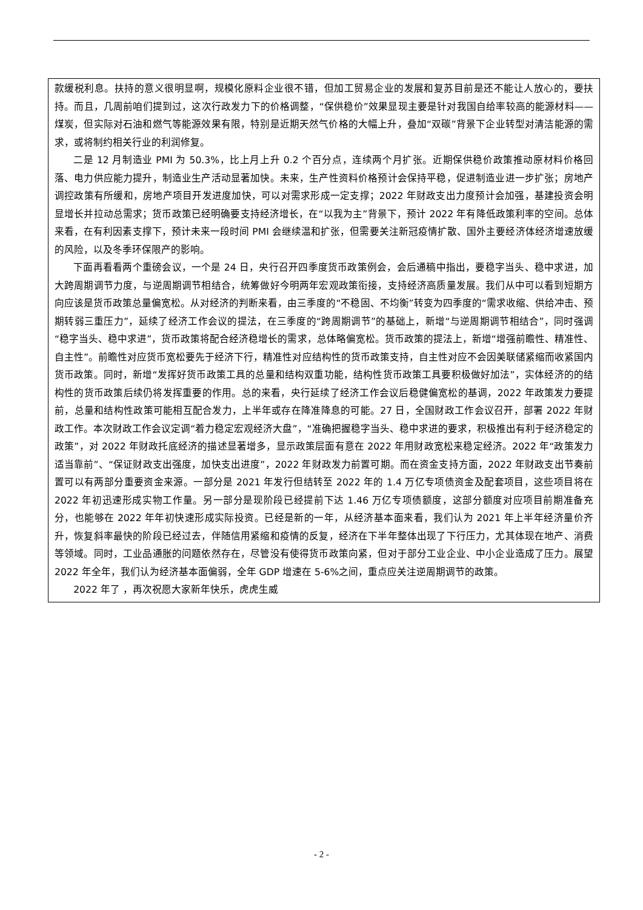款缓税利息。扶持的意义很明显啊，规模化原料企业很不错，但加工贸易企业的发展和复苏目前是还不能让人放心的，要扶持。而且，几周前咱们提到过，这次行政发力下的价格调整，“保供稳价”效果显现主要是针对我国自给率较高的能源材料——煤炭，但实际对石油和燃气等能源效果有限，特别是近期天然气价格的大幅上升，叠加“双碳”背景下企业转型对清洁能源的需求，或将制约相关行业的利润修复。
二是 12 月制造业 PMI 为 50.3%，比上月上升 0.2 个百分点，连续两个月扩张。近期保供稳价政策推动原材料价格回落、电力供应能力提升，制造业生产活动显著加快。未来，生产性资料价格预计会保持平稳，促进制造业进一步扩张；房地产调控政策有所缓和，房地产项目开发进度加快，可以对需求形成一定支撑；2022 年财政支出力度预计会加强，基建投资会明显增长并拉动总需求；货币政策已经明确要支持经济增长，在“以我为主”背景下，预计 2022 年有降低政策利率的空间。总体来看，在有利因素支撑下，预计未来一段时间 PMI 会继续温和扩张，但需要关注新冠疫情扩散、国外主要经济体经济增速放缓的风险，以及冬季环保限产的影响。
下面再看看两个重磅会议，一个是 24 日，央行召开四季度货币政策例会，会后通稿中指出，要稳字当头、稳中求进，加大跨周期调节力度，与逆周期调节相结合，统筹做好今明两年宏观政策衔接，支持经济高质量发展。我们从中可以看到短期方向应该是货币政策总量偏宽松。从对经济的判断来看，由三季度的“不稳固、不均衡”转变为四季度的“需求收缩、供给冲击、预期转弱三重压力”，延续了经济工作会议的提法，在三季度的“跨周期调节”的基础上，新增“与逆周期调节相结合”，同时强调“稳字当头、稳中求进”，货币政策将配合经济稳增长的需求，总体略偏宽松。货币政策的提法上，新增“增强前瞻性、精准性、自主性”。前瞻性对应货币宽松要先于经济下行，精准性对应结构性的货币政策支持，自主性对应不会因美联储紧缩而收紧国内货币政策。同时，新增“发挥好货币政策工具的总量和结构双重功能，结构性货币政策工具要积极做好加法”，实体经济的的结构性的货币政策后续仍将发挥重要的作用。总的来看，央行延续了经济工作会议后稳健偏宽松的基调，2022 年政策发力要提前，总量和结构性政策可能相互配合发力，上半年或存在降准降息的可能。27 日，全国财政工作会议召开，部署 2022 年财政工作。本次财政工作会议定调“着力稳定宏观经济大盘”，“准确把握稳字当头、稳中求进的要求，积极推出有利于经济稳定的政策”，对 2022 年财政托底经济的描述显著增多，显示政策层面有意在 2022 年用财政宽松来稳定经济。2022 年“政策发力适当靠前”、“保证财政支出强度，加快支出进度”，2022 年财政发力前置可期。而在资金支持方面，2022 年财政支出节奏前置可以有两部分重要资金来源。一部分是 2021 年发行但结转至 2022 年的 1.4 万亿专项债资金及配套项目，这些项目将在 2022 年初迅速形成实物工作量。另一部分是现阶段已经提前下达 1.46 万亿专项债额度，这部分额度对应项目前期准备充分，也能够在 2022 年年初快速形成实际投资。已经是新的一年，从经济基本面来看，我们认为 2021 年上半年经济量价齐升，恢复斜率最快的阶段已经过去，伴随信用紧缩和疫情的反复，经济在下半年整体出现了下行压力，尤其体现在地产、消费等领域。同时，工业品通胀的问题依然存在，尽管没有使得货币政策向紧，但对于部分工业企业、中小企业造成了压力。展望 2022 年全年，我们认为经济基本面偏弱，全年 GDP 增速在 5-6%之间，重点应关注逆周期调节的政策。
2022 年了 ，再次祝愿大家新年快乐，虎虎生威
- 2 -